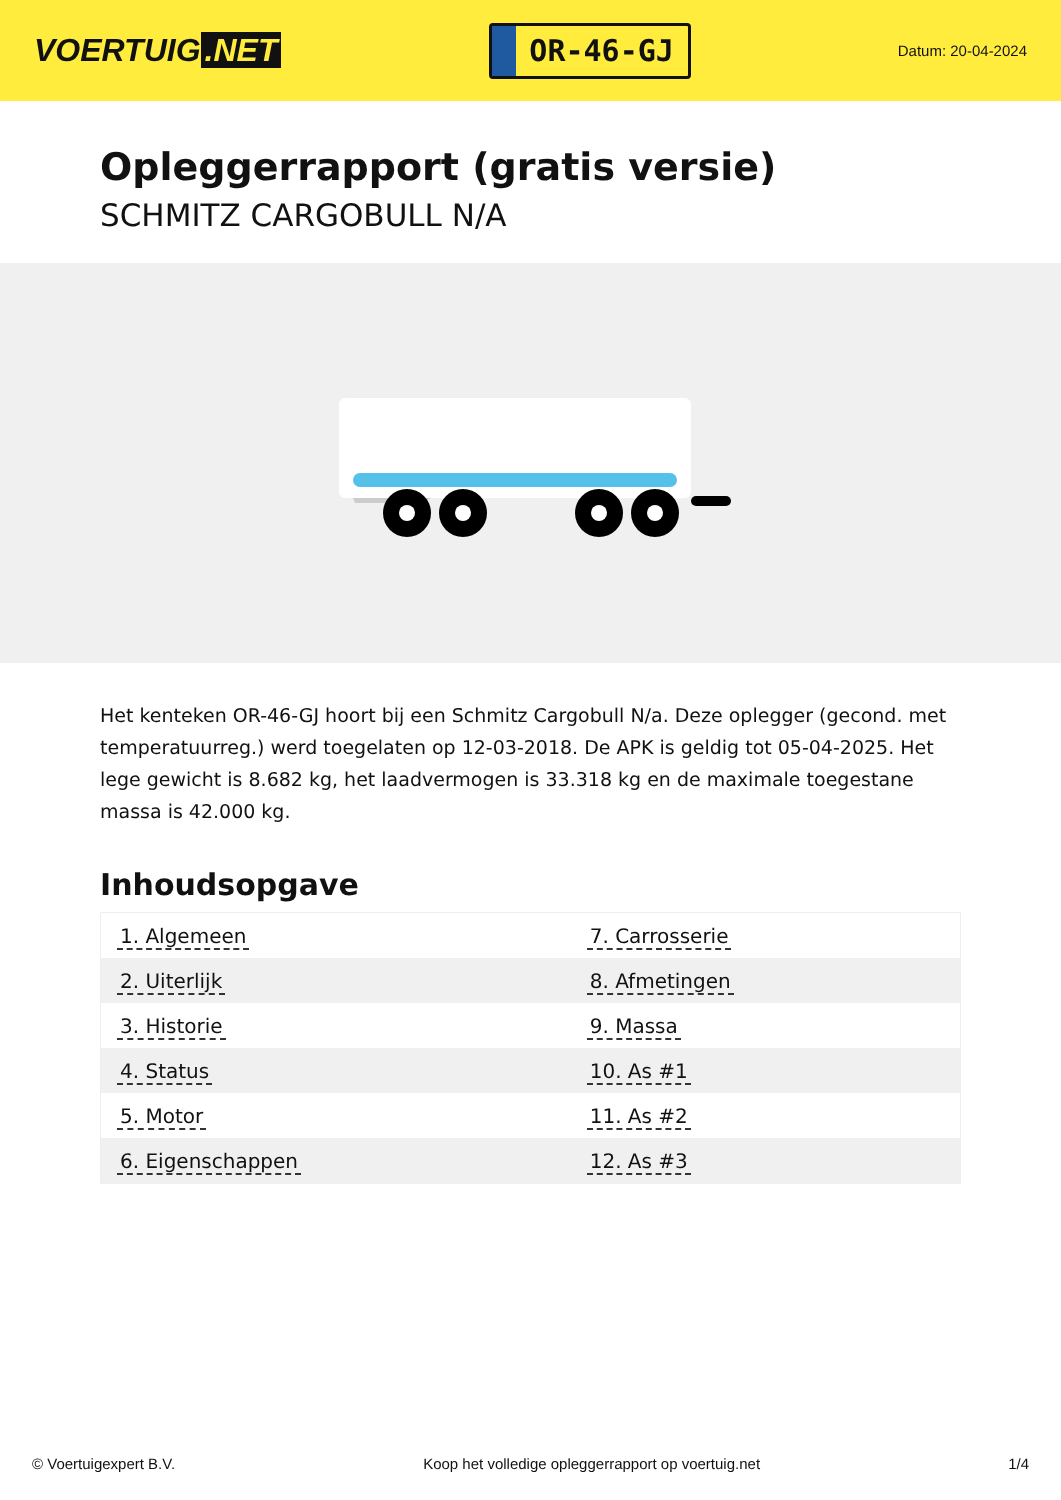VOERTUIG.NET
OR-46-GJ
Datum: 20-04-2024
Opleggerrapport (gratis versie)
SCHMITZ CARGOBULL N/A
Het kenteken OR-46-GJ hoort bij een Schmitz Cargobull N/a. Deze oplegger (gecond. met temperatuurreg.) werd toegelaten op 12-03-2018. De APK is geldig tot 05-04-2025. Het lege gewicht is 8.682 kg, het laadvermogen is 33.318 kg en de maximale toegestane massa is 42.000 kg.
Inhoudsopgave
| 1. Algemeen | 7. Carrosserie |
| 2. Uiterlijk | 8. Afmetingen |
| 3. Historie | 9. Massa |
| 4. Status | 10. As #1 |
| 5. Motor | 11. As #2 |
| 6. Eigenschappen | 12. As #3 |
© Voertuigexpert B.V. Koop het volledige opleggerrapport op voertuig.net 1/4